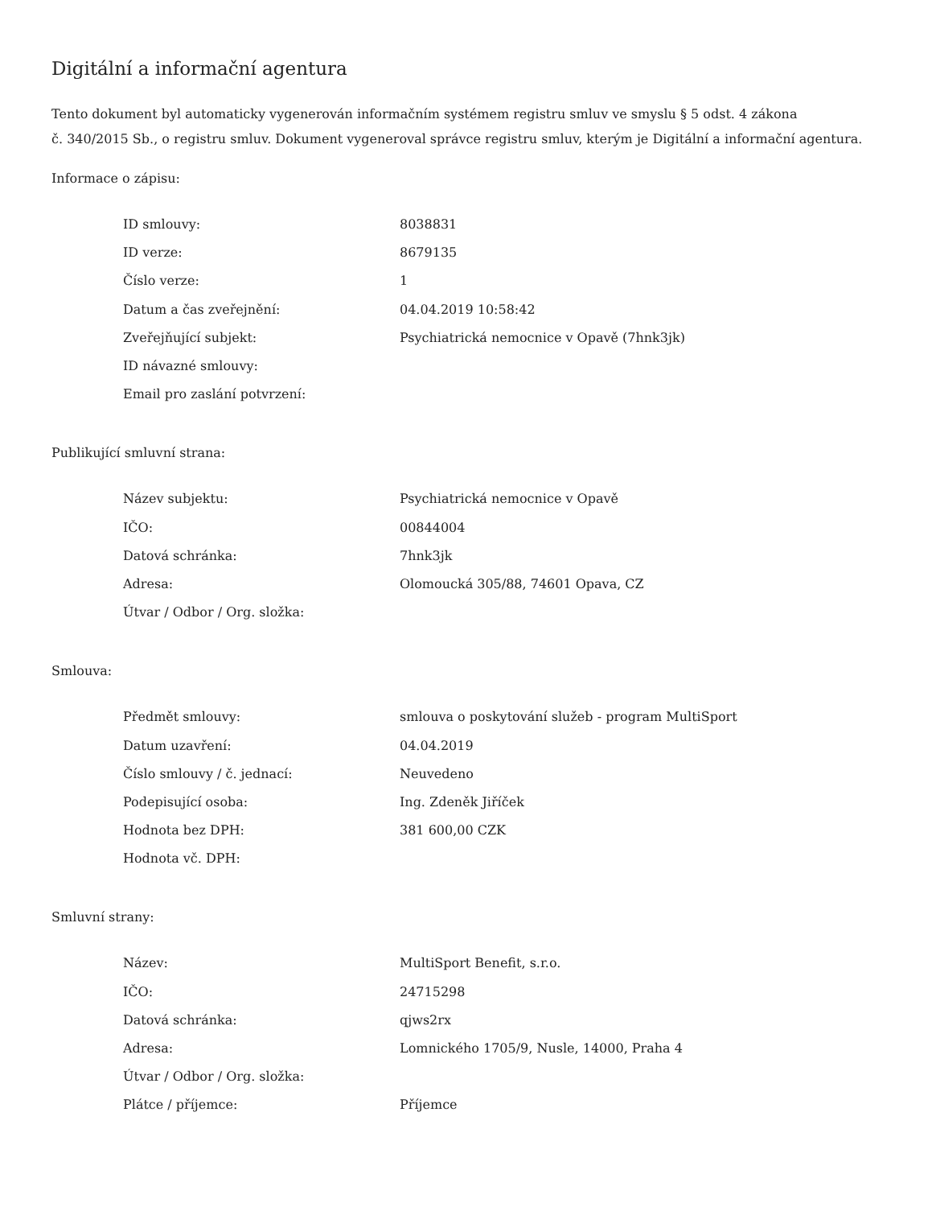Digitální a informační agentura
Tento dokument byl automaticky vygenerován informačním systémem registru smluv ve smyslu § 5 odst. 4 zákona
č. 340/2015 Sb., o registru smluv. Dokument vygeneroval správce registru smluv, kterým je Digitální a informační agentura.
Informace o zápisu:
| ID smlouvy: | 8038831 |
| ID verze: | 8679135 |
| Číslo verze: | 1 |
| Datum a čas zveřejnění: | 04.04.2019 10:58:42 |
| Zveřejňující subjekt: | Psychiatrická nemocnice v Opavě (7hnk3jk) |
| ID návazné smlouvy: | |
| Email pro zaslání potvrzení: | |
Publikující smluvní strana:
| Název subjektu: | Psychiatrická nemocnice v Opavě |
| IČO: | 00844004 |
| Datová schránka: | 7hnk3jk |
| Adresa: | Olomoucká 305/88, 74601 Opava, CZ |
| Útvar / Odbor / Org. složka: | |
Smlouva:
| Předmět smlouvy: | smlouva o poskytování služeb - program MultiSport |
| Datum uzavření: | 04.04.2019 |
| Číslo smlouvy / č. jednací: | Neuvedeno |
| Podepisující osoba: | Ing. Zdeněk Jiříček |
| Hodnota bez DPH: | 381 600,00 CZK |
| Hodnota vč. DPH: | |
Smluvní strany:
| Název: | MultiSport Benefit, s.r.o. |
| IČO: | 24715298 |
| Datová schránka: | qjws2rx |
| Adresa: | Lomnického 1705/9, Nusle, 14000, Praha 4 |
| Útvar / Odbor / Org. složka: | |
| Plátce / příjemce: | Příjemce |